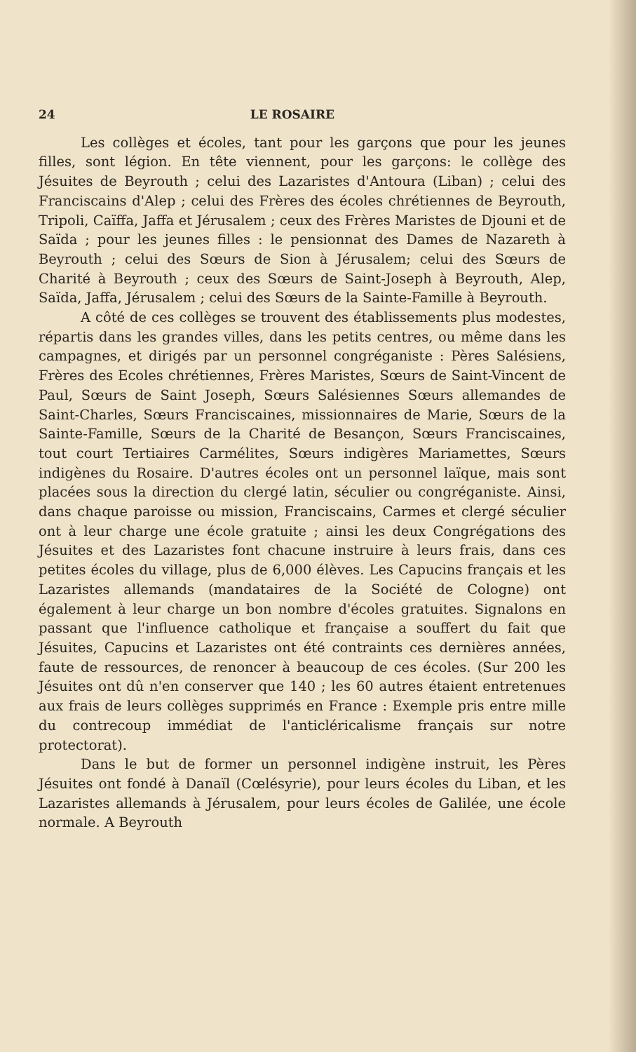24 LE ROSAIRE
Les collèges et écoles, tant pour les garçons que pour les jeunes filles, sont légion. En tête viennent, pour les garçons: le collège des Jésuites de Beyrouth ; celui des Lazaristes d'Antoura (Liban) ; celui des Franciscains d'Alep ; celui des Frères des écoles chrétiennes de Beyrouth, Tripoli, Caïffa, Jaffa et Jérusalem ; ceux des Frères Maristes de Djouni et de Saïda ; pour les jeunes filles : le pensionnat des Dames de Nazareth à Beyrouth ; celui des Sœurs de Sion à Jérusalem; celui des Sœurs de Charité à Beyrouth ; ceux des Sœurs de Saint-Joseph à Beyrouth, Alep, Saïda, Jaffa, Jérusalem ; celui des Sœurs de la Sainte-Famille à Beyrouth.
A côté de ces collèges se trouvent des établissements plus modestes, répartis dans les grandes villes, dans les petits centres, ou même dans les campagnes, et dirigés par un personnel congréganiste : Pères Salésiens, Frères des Ecoles chrétiennes, Frères Maristes, Sœurs de Saint-Vincent de Paul, Sœurs de Saint Joseph, Sœurs Salésiennes Sœurs allemandes de Saint-Charles, Sœurs Franciscaines, missionnaires de Marie, Sœurs de la Sainte-Famille, Sœurs de la Charité de Besançon, Sœurs Franciscaines, tout court Tertiaires Carmélites, Sœurs indigères Mariamettes, Sœurs indigènes du Rosaire. D'autres écoles ont un personnel laïque, mais sont placées sous la direction du clergé latin, séculier ou congréganiste. Ainsi, dans chaque paroisse ou mission, Franciscains, Carmes et clergé séculier ont à leur charge une école gratuite ; ainsi les deux Congrégations des Jésuites et des Lazaristes font chacune instruire à leurs frais, dans ces petites écoles du village, plus de 6,000 élèves. Les Capucins français et les Lazaristes allemands (mandataires de la Société de Cologne) ont également à leur charge un bon nombre d'écoles gratuites. Signalons en passant que l'influence catholique et française a souffert du fait que Jésuites, Capucins et Lazaristes ont été contraints ces dernières années, faute de ressources, de renoncer à beaucoup de ces écoles. (Sur 200 les Jésuites ont dû n'en conserver que 140 ; les 60 autres étaient entretenues aux frais de leurs collèges supprimés en France : Exemple pris entre mille du contrecoup immédiat de l'anticléricalisme français sur notre protectorat).
Dans le but de former un personnel indigène instruit, les Pères Jésuites ont fondé à Danaïl (Cœlésyrie), pour leurs écoles du Liban, et les Lazaristes allemands à Jérusalem, pour leurs écoles de Galilée, une école normale. A Beyrouth